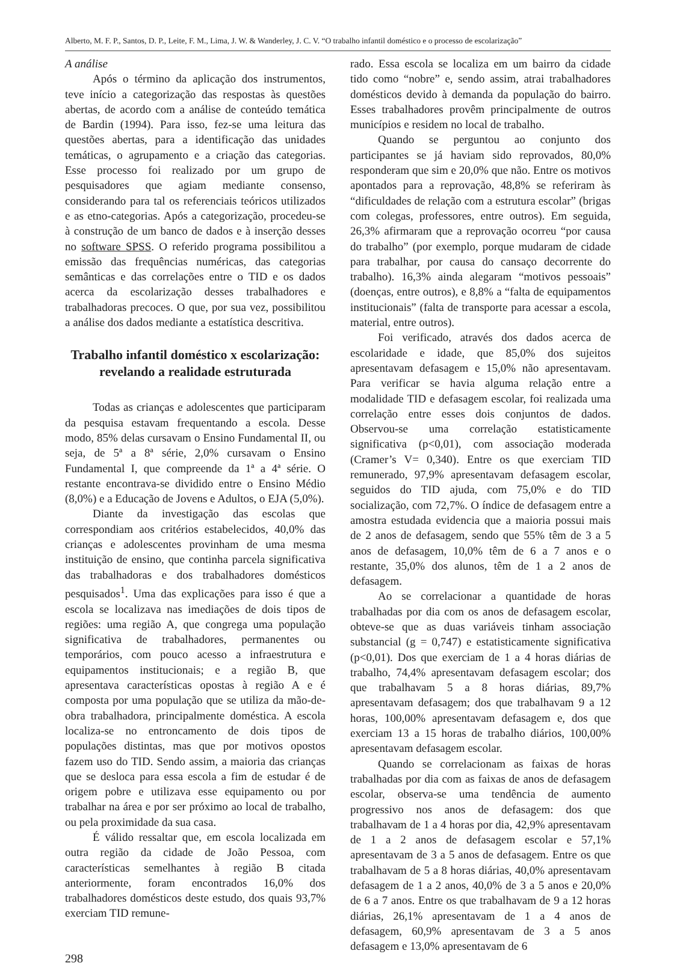Alberto, M. F. P., Santos, D. P., Leite, F. M., Lima, J. W. & Wanderley, J. C. V. “O trabalho infantil doméstico e o processo de escolarização”
A análise
Após o término da aplicação dos instrumentos, teve início a categorização das respostas às questões abertas, de acordo com a análise de conteúdo temática de Bardin (1994). Para isso, fez-se uma leitura das questões abertas, para a identificação das unidades temáticas, o agrupamento e a criação das categorias. Esse processo foi realizado por um grupo de pesquisadores que agiam mediante consenso, considerando para tal os referenciais teóricos utilizados e as etno-categorias. Após a categorização, procedeu-se à construção de um banco de dados e à inserção desses no software SPSS. O referido programa possibilitou a emissão das frequências numéricas, das categorias semânticas e das correlações entre o TID e os dados acerca da escolarização desses trabalhadores e trabalhadoras precoces. O que, por sua vez, possibilitou a análise dos dados mediante a estatística descritiva.
Trabalho infantil doméstico x escolarização: revelando a realidade estruturada
Todas as crianças e adolescentes que participaram da pesquisa estavam frequentando a escola. Desse modo, 85% delas cursavam o Ensino Fundamental II, ou seja, de 5ª a 8ª série, 2,0% cursavam o Ensino Fundamental I, que compreende da 1ª a 4ª série. O restante encontrava-se dividido entre o Ensino Médio (8,0%) e a Educação de Jovens e Adultos, o EJA (5,0%).
Diante da investigação das escolas que correspondiam aos critérios estabelecidos, 40,0% das crianças e adolescentes provinham de uma mesma instituição de ensino, que continha parcela significativa das trabalhadoras e dos trabalhadores domésticos pesquisados<sup>1</sup>. Uma das explicações para isso é que a escola se localizava nas imediações de dois tipos de regiões: uma região A, que congrega uma população significativa de trabalhadores, permanentes ou temporários, com pouco acesso a infraestrutura e equipamentos institucionais; e a região B, que apresentava características opostas à região A e é composta por uma população que se utiliza da mão-de-obra trabalhadora, principalmente doméstica. A escola localiza-se no entroncamento de dois tipos de populações distintas, mas que por motivos opostos fazem uso do TID. Sendo assim, a maioria das crianças que se desloca para essa escola a fim de estudar é de origem pobre e utilizava esse equipamento ou por trabalhar na área e por ser próximo ao local de trabalho, ou pela proximidade da sua casa.
É válido ressaltar que, em escola localizada em outra região da cidade de João Pessoa, com características semelhantes à região B citada anteriormente, foram encontrados 16,0% dos trabalhadores domésticos deste estudo, dos quais 93,7% exerciam TID remune-
298
rado. Essa escola se localiza em um bairro da cidade tido como “nobre” e, sendo assim, atrai trabalhadores domésticos devido à demanda da população do bairro. Esses trabalhadores provêm principalmente de outros municípios e residem no local de trabalho.
Quando se perguntou ao conjunto dos participantes se já haviam sido reprovados, 80,0% responderam que sim e 20,0% que não. Entre os motivos apontados para a reprovação, 48,8% se referiram às “dificuldades de relação com a estrutura escolar” (brigas com colegas, professores, entre outros). Em seguida, 26,3% afirmaram que a reprovação ocorreu “por causa do trabalho” (por exemplo, porque mudaram de cidade para trabalhar, por causa do cansaço decorrente do trabalho). 16,3% ainda alegaram “motivos pessoais” (doenças, entre outros), e 8,8% a “falta de equipamentos institucionais” (falta de transporte para acessar a escola, material, entre outros).
Foi verificado, através dos dados acerca de escolaridade e idade, que 85,0% dos sujeitos apresentavam defasagem e 15,0% não apresentavam. Para verificar se havia alguma relação entre a modalidade TID e defasagem escolar, foi realizada uma correlação entre esses dois conjuntos de dados. Observou-se uma correlação estatisticamente significativa (p<0,01), com associação moderada (Cramer’s V= 0,340). Entre os que exerciam TID remunerado, 97,9% apresentavam defasagem escolar, seguidos do TID ajuda, com 75,0% e do TID socialização, com 72,7%. O índice de defasagem entre a amostra estudada evidencia que a maioria possui mais de 2 anos de defasagem, sendo que 55% têm de 3 a 5 anos de defasagem, 10,0% têm de 6 a 7 anos e o restante, 35,0% dos alunos, têm de 1 a 2 anos de defasagem.
Ao se correlacionar a quantidade de horas trabalhadas por dia com os anos de defasagem escolar, obteve-se que as duas variáveis tinham associação substancial (g = 0,747) e estatisticamente significativa (p<0,01). Dos que exerciam de 1 a 4 horas diárias de trabalho, 74,4% apresentavam defasagem escolar; dos que trabalhavam 5 a 8 horas diárias, 89,7% apresentavam defasagem; dos que trabalhavam 9 a 12 horas, 100,00% apresentavam defasagem e, dos que exerciam 13 a 15 horas de trabalho diários, 100,00% apresentavam defasagem escolar.
Quando se correlacionam as faixas de horas trabalhadas por dia com as faixas de anos de defasagem escolar, observa-se uma tendência de aumento progressivo nos anos de defasagem: dos que trabalhavam de 1 a 4 horas por dia, 42,9% apresentavam de 1 a 2 anos de defasagem escolar e 57,1% apresentavam de 3 a 5 anos de defasagem. Entre os que trabalhavam de 5 a 8 horas diárias, 40,0% apresentavam defasagem de 1 a 2 anos, 40,0% de 3 a 5 anos e 20,0% de 6 a 7 anos. Entre os que trabalhavam de 9 a 12 horas diárias, 26,1% apresentavam de 1 a 4 anos de defasagem, 60,9% apresentavam de 3 a 5 anos defasagem e 13,0% apresentavam de 6